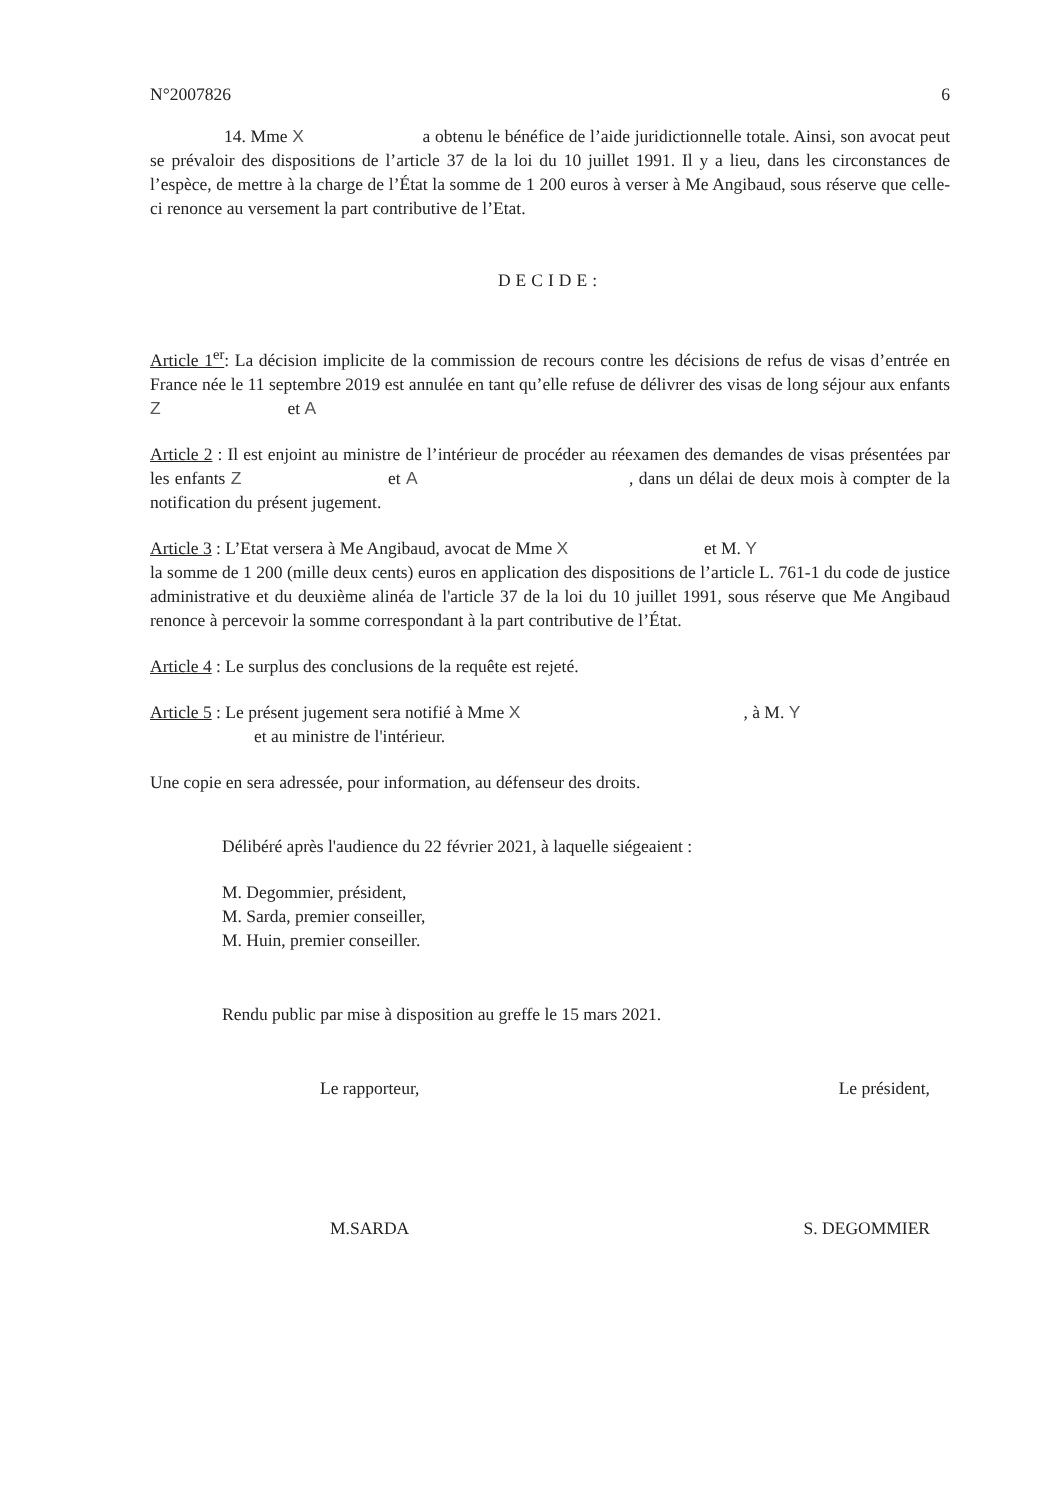N°2007826 6
14. Mme X a obtenu le bénéfice de l’aide juridictionnelle totale. Ainsi, son avocat peut se prévaloir des dispositions de l’article 37 de la loi du 10 juillet 1991. Il y a lieu, dans les circonstances de l’espèce, de mettre à la charge de l’État la somme de 1 200 euros à verser à Me Angibaud, sous réserve que celle-ci renonce au versement la part contributive de l’Etat.
DECIDE:
Article 1<sup>er</sup>: La décision implicite de la commission de recours contre les décisions de refus de visas d’entrée en France née le 11 septembre 2019 est annulée en tant qu’elle refuse de délivrer des visas de long séjour aux enfants Z et A
Article 2 : Il est enjoint au ministre de l’intérieur de procéder au réexamen des demandes de visas présentées par les enfants Z et A , dans un délai de deux mois à compter de la notification du présent jugement.
Article 3 : L’Etat versera à Me Angibaud, avocat de Mme X et M. Y
la somme de 1 200 (mille deux cents) euros en application des dispositions de l’article L. 761-1 du code de justice administrative et du deuxième alinéa de l'article 37 de la loi du 10 juillet 1991, sous réserve que Me Angibaud renonce à percevoir la somme correspondant à la part contributive de l’État.
Article 4 : Le surplus des conclusions de la requête est rejeté.
Article 5 : Le présent jugement sera notifié à Mme X , à M. Y
et au ministre de l'intérieur.
Une copie en sera adressée, pour information, au défenseur des droits.
Délibéré après l'audience du 22 février 2021, à laquelle siégeaient :
M. Degommier, président,
M. Sarda, premier conseiller,
M. Huin, premier conseiller.
Rendu public par mise à disposition au greffe le 15 mars 2021.
Le rapporteur, Le président,
M.SARDA S. DEGOMMIER